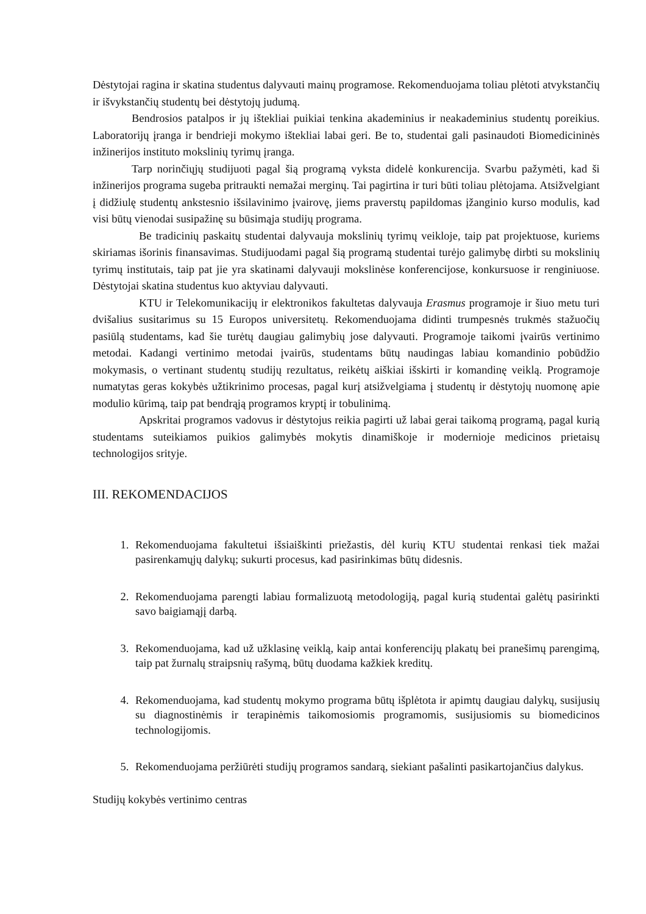Dėstytojai ragina ir skatina studentus dalyvauti mainų programose. Rekomenduojama toliau plėtoti atvykstančių ir išvykstančių studentų bei dėstytojų judumą.
Bendrosios patalpos ir jų ištekliai puikiai tenkina akademinius ir neakademinius studentų poreikius. Laboratorijų įranga ir bendrieji mokymo ištekliai labai geri. Be to, studentai gali pasinaudoti Biomedicininės inžinerijos instituto mokslinių tyrimų įranga.
Tarp norinčiųjų studijuoti pagal šią programą vyksta didelė konkurencija. Svarbu pažymėti, kad ši inžinerijos programa sugeba pritraukti nemažai merginų. Tai pagirtina ir turi būti toliau plėtojama. Atsižvelgiant į didžiulę studentų ankstesnio išsilavinimo įvairovę, jiems praverstų papildomas įžanginio kurso modulis, kad visi būtų vienodai susipažinę su būsimąja studijų programa.
Be tradicinių paskaitų studentai dalyvauja mokslinių tyrimų veikloje, taip pat projektuose, kuriems skiriamas išorinis finansavimas. Studijuodami pagal šią programą studentai turėjo galimybę dirbti su mokslinių tyrimų institutais, taip pat jie yra skatinami dalyvauji mokslinėse konferencijose, konkursuose ir renginiuose. Dėstytojai skatina studentus kuo aktyviau dalyvauti.
KTU ir Telekomunikacijų ir elektronikos fakultetas dalyvauja Erasmus programoje ir šiuo metu turi dvišalius susitarimus su 15 Europos universitetų. Rekomenduojama didinti trumpesnės trukmės stažuočių pasiūlą studentams, kad šie turėtų daugiau galimybių jose dalyvauti. Programoje taikomi įvairūs vertinimo metodai. Kadangi vertinimo metodai įvairūs, studentams būtų naudingas labiau komandinio pobūdžio mokymasis, o vertinant studentų studijų rezultatus, reikėtų aiškiai išskirti ir komandinę veiklą. Programoje numatytas geras kokybės užtikrinimo procesas, pagal kurį atsižvelgiama į studentų ir dėstytojų nuomonę apie modulio kūrimą, taip pat bendrąją programos kryptį ir tobulinimą.
Apskritai programos vadovus ir dėstytojus reikia pagirti už labai gerai taikomą programą, pagal kurią studentams suteikiamos puikios galimybės mokytis dinamiškoje ir modernioje medicinos prietaisų technologijos srityje.
III. REKOMENDACIJOS
1. Rekomenduojama fakultetui išsiaiškinti priežastis, dėl kurių KTU studentai renkasi tiek mažai pasirenkamųjų dalykų; sukurti procesus, kad pasirinkimas būtų didesnis.
2. Rekomenduojama parengti labiau formalizuotą metodologiją, pagal kurią studentai galėtų pasirinkti savo baigiamąjį darbą.
3. Rekomenduojama, kad už užklasinę veiklą, kaip antai konferencijų plakatų bei pranešimų parengimą, taip pat žurnalų straipsnių rašymą, būtų duodama kažkiek kreditų.
4. Rekomenduojama, kad studentų mokymo programa būtų išplėtota ir apimtų daugiau dalykų, susijusių su diagnostinėmis ir terapinėmis taikomosiomis programomis, susijusiomis su biomedicinos technologijomis.
5. Rekomenduojama peržiūrėti studijų programos sandarą, siekiant pašalinti pasikartojančius dalykus.
Studijų kokybės vertinimo centras